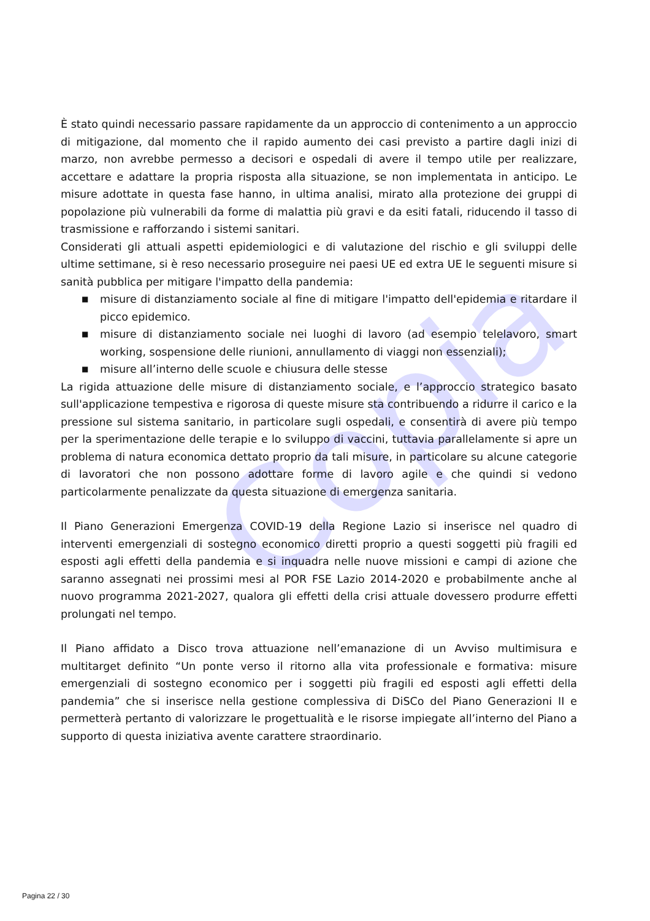Copia
È stato quindi necessario passare rapidamente da un approccio di contenimento a un approccio di mitigazione, dal momento che il rapido aumento dei casi previsto a partire dagli inizi di marzo, non avrebbe permesso a decisori e ospedali di avere il tempo utile per realizzare, accettare e adattare la propria risposta alla situazione, se non implementata in anticipo. Le misure adottate in questa fase hanno, in ultima analisi, mirato alla protezione dei gruppi di popolazione più vulnerabili da forme di malattia più gravi e da esiti fatali, riducendo il tasso di trasmissione e rafforzando i sistemi sanitari.
Considerati gli attuali aspetti epidemiologici e di valutazione del rischio e gli sviluppi delle ultime settimane, si è reso necessario proseguire nei paesi UE ed extra UE le seguenti misure si sanità pubblica per mitigare l'impatto della pandemia:
■ misure di distanziamento sociale al fine di mitigare l'impatto dell'epidemia e ritardare il picco epidemico.
■ misure di distanziamento sociale nei luoghi di lavoro (ad esempio telelavoro, smart working, sospensione delle riunioni, annullamento di viaggi non essenziali);
■ misure all’interno delle scuole e chiusura delle stesse
La rigida attuazione delle misure di distanziamento sociale, e l’approccio strategico basato sull'applicazione tempestiva e rigorosa di queste misure sta contribuendo a ridurre il carico e la pressione sul sistema sanitario, in particolare sugli ospedali, e consentirà di avere più tempo per la sperimentazione delle terapie e lo sviluppo di vaccini, tuttavia parallelamente si apre un problema di natura economica dettato proprio da tali misure, in particolare su alcune categorie di lavoratori che non possono adottare forme di lavoro agile e che quindi si vedono particolarmente penalizzate da questa situazione di emergenza sanitaria.
Il Piano Generazioni Emergenza COVID-19 della Regione Lazio si inserisce nel quadro di interventi emergenziali di sostegno economico diretti proprio a questi soggetti più fragili ed esposti agli effetti della pandemia e si inquadra nelle nuove missioni e campi di azione che saranno assegnati nei prossimi mesi al POR FSE Lazio 2014-2020 e probabilmente anche al nuovo programma 2021-2027, qualora gli effetti della crisi attuale dovessero produrre effetti prolungati nel tempo.
Il Piano affidato a Disco trova attuazione nell’emanazione di un Avviso multimisura e multitarget definito “Un ponte verso il ritorno alla vita professionale e formativa: misure emergenziali di sostegno economico per i soggetti più fragili ed esposti agli effetti della pandemia” che si inserisce nella gestione complessiva di DiSCo del Piano Generazioni II e permetterà pertanto di valorizzare le progettualità e le risorse impiegate all’interno del Piano a supporto di questa iniziativa avente carattere straordinario.
Pagina 22 / 30